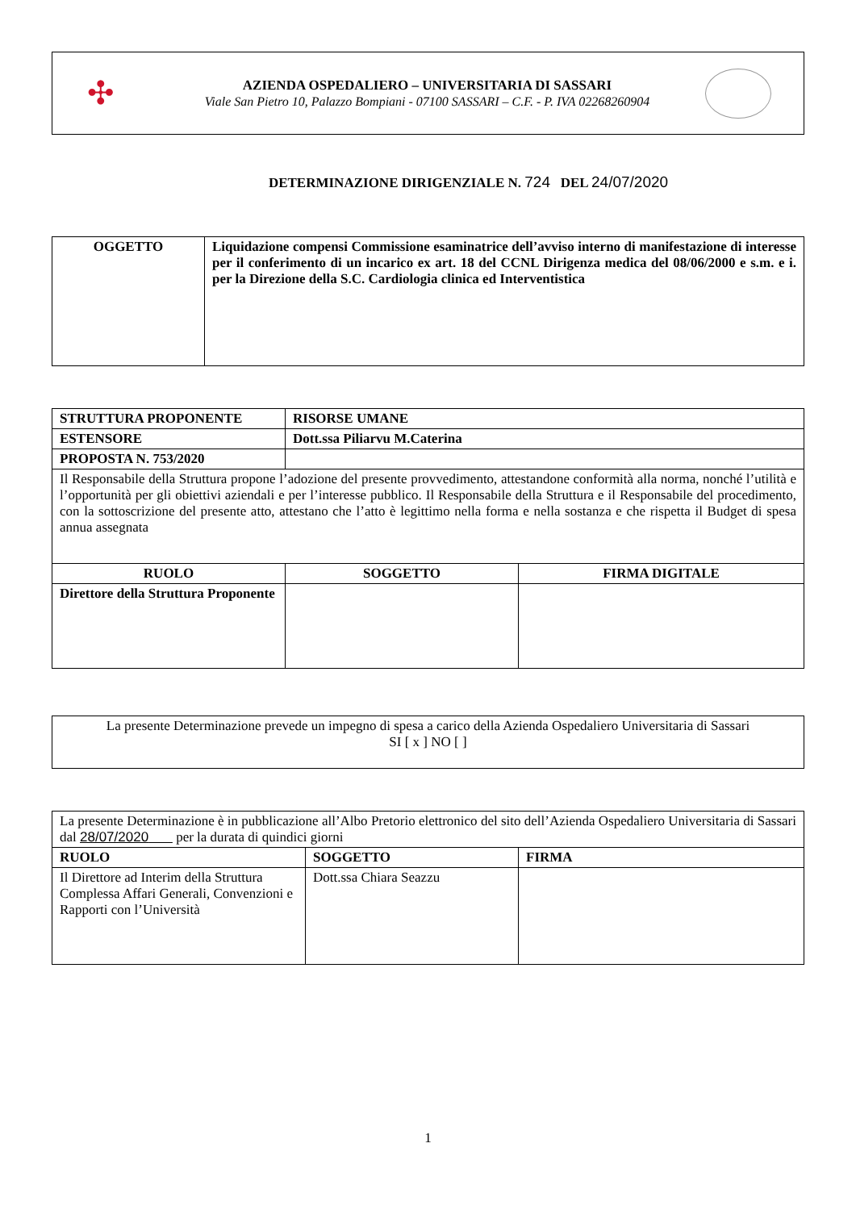✣
AZIENDA OSPEDALIERO – UNIVERSITARIA DI SASSARI
Viale San Pietro 10, Palazzo Bompiani - 07100 SASSARI – C.F. - P. IVA 02268260904
DETERMINAZIONE DIRIGENZIALE N. 724 DEL 24/07/2020
| OGGETTO | Liquidazione compensi Commissione esaminatrice dell’avviso interno di manifestazione di interesse per il conferimento di un incarico ex art. 18 del CCNL Dirigenza medica del 08/06/2000 e s.m. e i. per la Direzione della S.C. Cardiologia clinica ed Interventistica |
| STRUTTURA PROPONENTE | RISORSE UMANE | |
| ESTENSORE | Dott.ssa Piliarvu M.Caterina | |
| PROPOSTA N. 753/2020 | | |
| Il Responsabile della Struttura propone l’adozione del presente provvedimento, attestandone conformità alla norma, nonché l’utilità e l’opportunità per gli obiettivi aziendali e per l’interesse pubblico. Il Responsabile della Struttura e il Responsabile del procedimento, con la sottoscrizione del presente atto, attestano che l’atto è legittimo nella forma e nella sostanza e che rispetta il Budget di spesa annua assegnata | | |
| RUOLO | SOGGETTO | FIRMA DIGITALE |
| Direttore della Struttura Proponente | | |
| La presente Determinazione prevede un impegno di spesa a carico della Azienda Ospedaliero Universitaria di Sassari SI [ x ] NO [ ] |
| La presente Determinazione è in pubblicazione all’Albo Pretorio elettronico del sito dell’Azienda Ospedaliero Universitaria di Sassari dal 28/07/2020 per la durata di quindici giorni | | |
| RUOLO | SOGGETTO | FIRMA |
| Il Direttore ad Interim della Struttura Complessa Affari Generali, Convenzioni e Rapporti con l’Università | Dott.ssa Chiara Seazzu | |
1